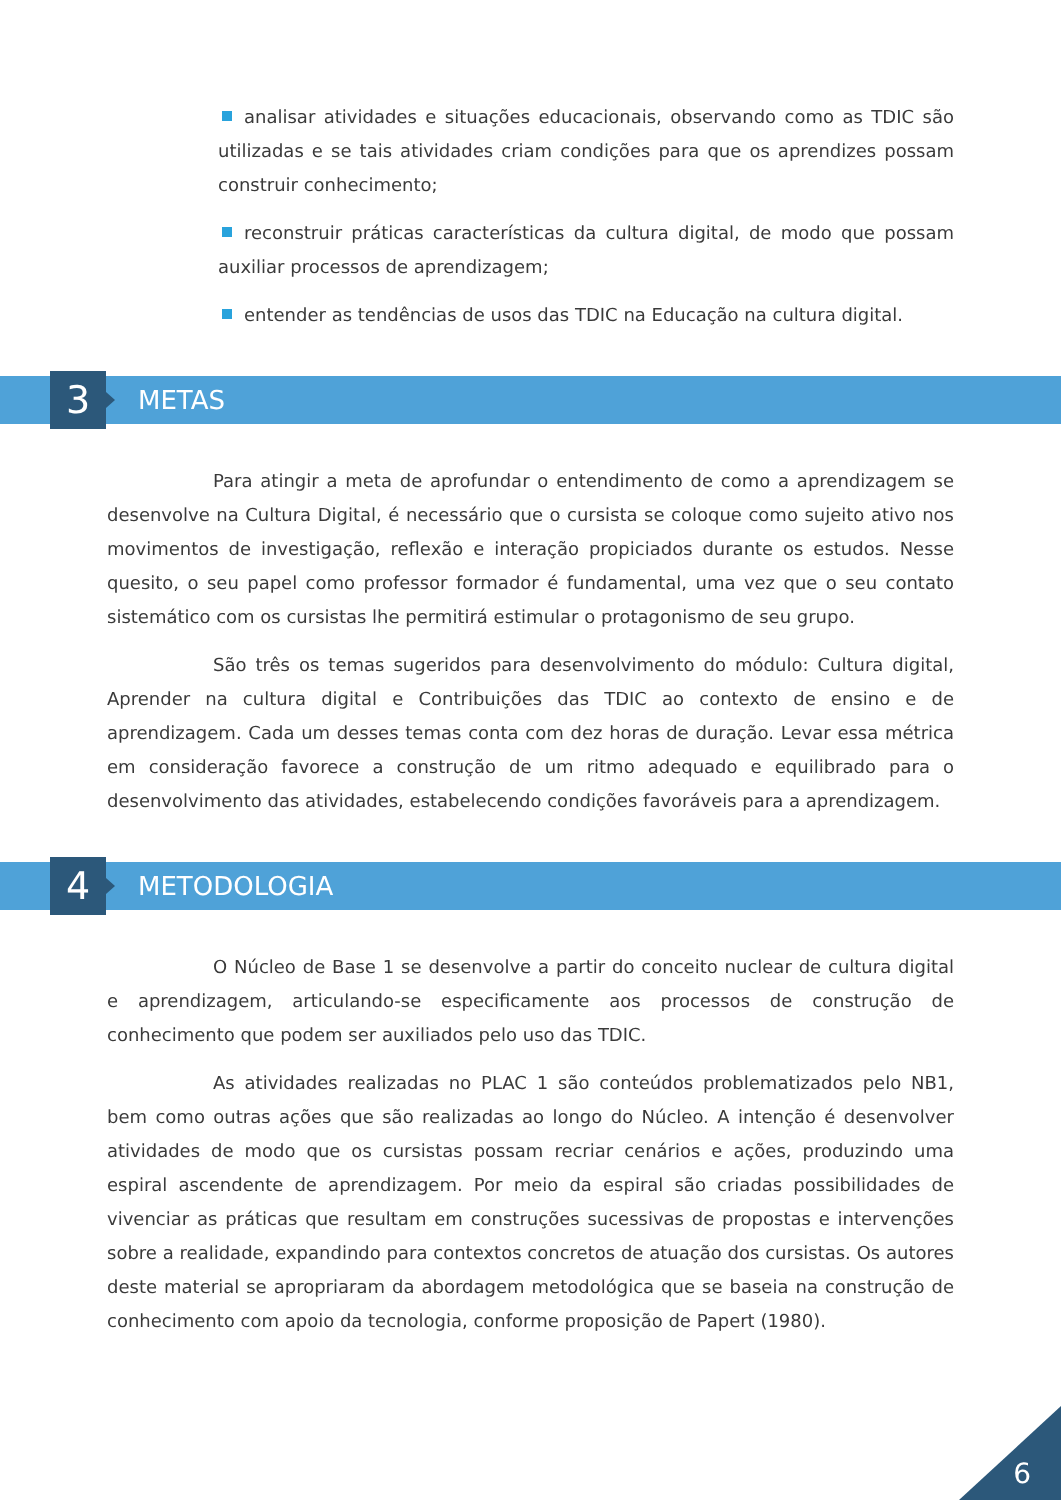analisar atividades e situações educacionais, observando como as TDIC são utilizadas e se tais atividades criam condições para que os aprendizes possam construir conhecimento;
reconstruir práticas características da cultura digital, de modo que possam auxiliar processos de aprendizagem;
entender as tendências de usos das TDIC na Educação na cultura digital.
3 METAS
Para atingir a meta de aprofundar o entendimento de como a aprendizagem se desenvolve na Cultura Digital, é necessário que o cursista se coloque como sujeito ativo nos movimentos de investigação, reflexão e interação propiciados durante os estudos. Nesse quesito, o seu papel como professor formador é fundamental, uma vez que o seu contato sistemático com os cursistas lhe permitirá estimular o protagonismo de seu grupo.
São três os temas sugeridos para desenvolvimento do módulo: Cultura digital, Aprender na cultura digital e Contribuições das TDIC ao contexto de ensino e de aprendizagem. Cada um desses temas conta com dez horas de duração. Levar essa métrica em consideração favorece a construção de um ritmo adequado e equilibrado para o desenvolvimento das atividades, estabelecendo condições favoráveis para a aprendizagem.
4 METODOLOGIA
O Núcleo de Base 1 se desenvolve a partir do conceito nuclear de cultura digital e aprendizagem, articulando-se especificamente aos processos de construção de conhecimento que podem ser auxiliados pelo uso das TDIC.
As atividades realizadas no PLAC 1 são conteúdos problematizados pelo NB1, bem como outras ações que são realizadas ao longo do Núcleo. A intenção é desenvolver atividades de modo que os cursistas possam recriar cenários e ações, produzindo uma espiral ascendente de aprendizagem. Por meio da espiral são criadas possibilidades de vivenciar as práticas que resultam em construções sucessivas de propostas e intervenções sobre a realidade, expandindo para contextos concretos de atuação dos cursistas. Os autores deste material se apropriaram da abordagem metodológica que se baseia na construção de conhecimento com apoio da tecnologia, conforme proposição de Papert (1980).
6